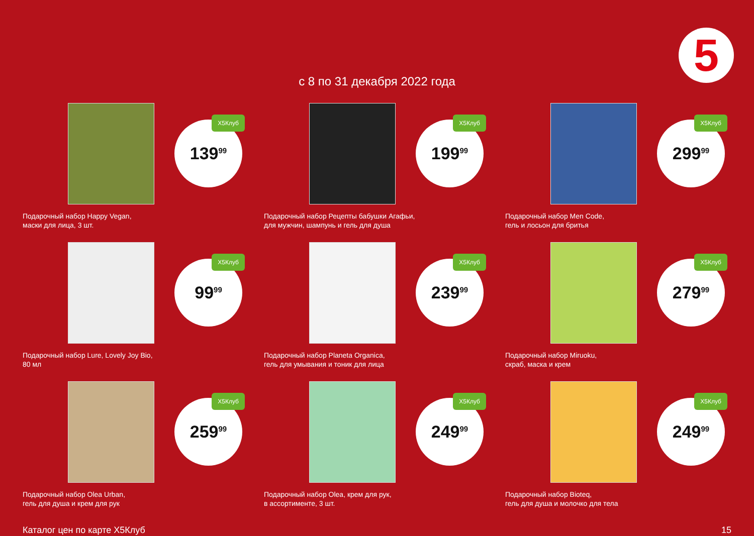5
с 8 по 31 декабря 2022 года
Х5Клуб
139<sup>99</sup>
Подарочный набор Happy Vegan,
маски для лица, 3 шт.
Х5Клуб
199<sup>99</sup>
Подарочный набор Рецепты бабушки Агафьи,
для мужчин, шампунь и гель для душа
Х5Клуб
299<sup>99</sup>
Подарочный набор Men Code,
гель и лосьон для бритья
Х5Клуб
99<sup>99</sup>
Подарочный набор Lure, Lovely Joy Bio,
80 мл
Х5Клуб
239<sup>99</sup>
Подарочный набор Planeta Organica,
гель для умывания и тоник для лица
Х5Клуб
279<sup>99</sup>
Подарочный набор Miruoku,
скраб, маска и крем
Х5Клуб
259<sup>99</sup>
Подарочный набор Olea Urban,
гель для душа и крем для рук
Х5Клуб
249<sup>99</sup>
Подарочный набор Olea, крем для рук,
в ассортименте, 3 шт.
Х5Клуб
249<sup>99</sup>
Подарочный набор Bioteq,
гель для душа и молочко для тела
Каталог цен по карте Х5Клуб 15